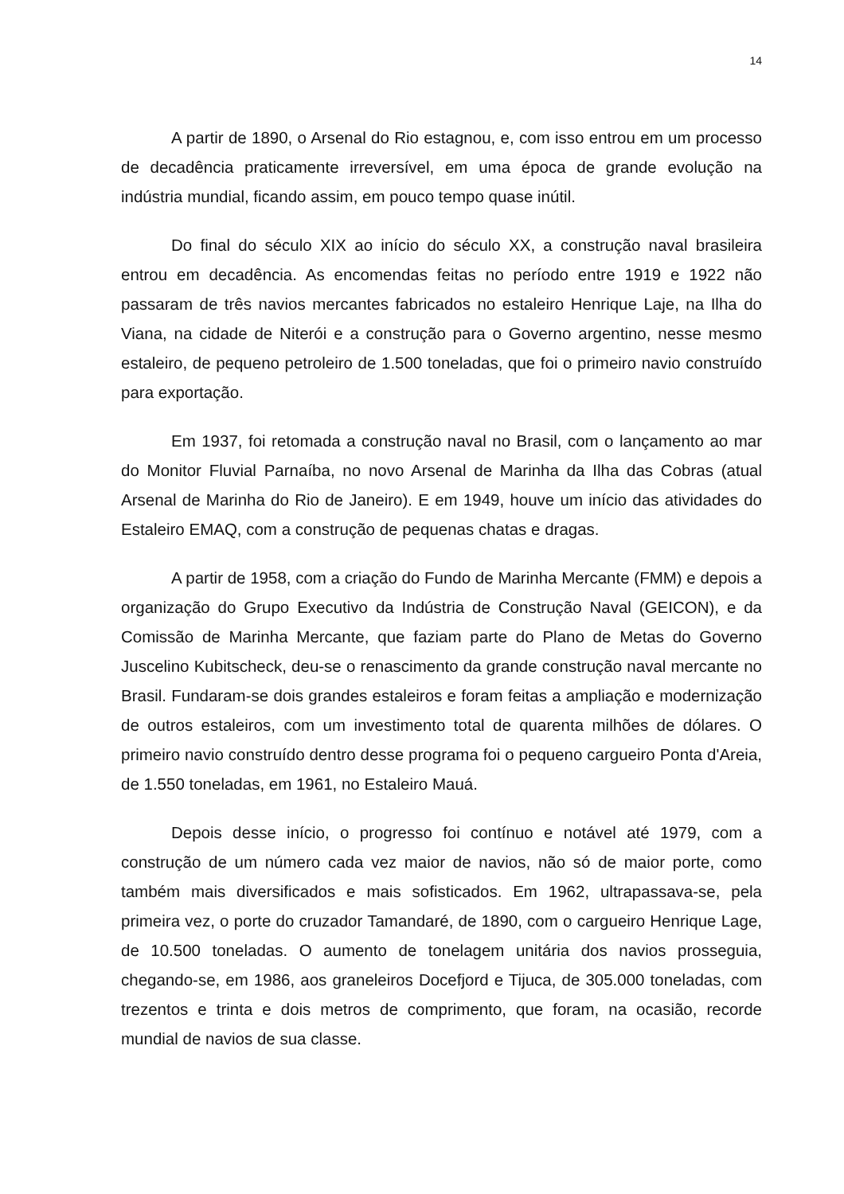14
A partir de 1890, o Arsenal do Rio estagnou, e, com isso entrou em um processo de decadência praticamente irreversível, em uma época de grande evolução na indústria mundial, ficando assim, em pouco tempo quase inútil.
Do final do século XIX ao início do século XX, a construção naval brasileira entrou em decadência. As encomendas feitas no período entre 1919 e 1922 não passaram de três navios mercantes fabricados no estaleiro Henrique Laje, na Ilha do Viana, na cidade de Niterói e a construção para o Governo argentino, nesse mesmo estaleiro, de pequeno petroleiro de 1.500 toneladas, que foi o primeiro navio construído para exportação.
Em 1937, foi retomada a construção naval no Brasil, com o lançamento ao mar do Monitor Fluvial Parnaíba, no novo Arsenal de Marinha da Ilha das Cobras (atual Arsenal de Marinha do Rio de Janeiro). E em 1949, houve um início das atividades do Estaleiro EMAQ, com a construção de pequenas chatas e dragas.
A partir de 1958, com a criação do Fundo de Marinha Mercante (FMM) e depois a organização do Grupo Executivo da Indústria de Construção Naval (GEICON), e da Comissão de Marinha Mercante, que faziam parte do Plano de Metas do Governo Juscelino Kubitscheck, deu-se o renascimento da grande construção naval mercante no Brasil. Fundaram-se dois grandes estaleiros e foram feitas a ampliação e modernização de outros estaleiros, com um investimento total de quarenta milhões de dólares. O primeiro navio construído dentro desse programa foi o pequeno cargueiro Ponta d'Areia, de 1.550 toneladas, em 1961, no Estaleiro Mauá.
Depois desse início, o progresso foi contínuo e notável até 1979, com a construção de um número cada vez maior de navios, não só de maior porte, como também mais diversificados e mais sofisticados. Em 1962, ultrapassava-se, pela primeira vez, o porte do cruzador Tamandaré, de 1890, com o cargueiro Henrique Lage, de 10.500 toneladas. O aumento de tonelagem unitária dos navios prosseguia, chegando-se, em 1986, aos graneleiros Docefjord e Tijuca, de 305.000 toneladas, com trezentos e trinta e dois metros de comprimento, que foram, na ocasião, recorde mundial de navios de sua classe.